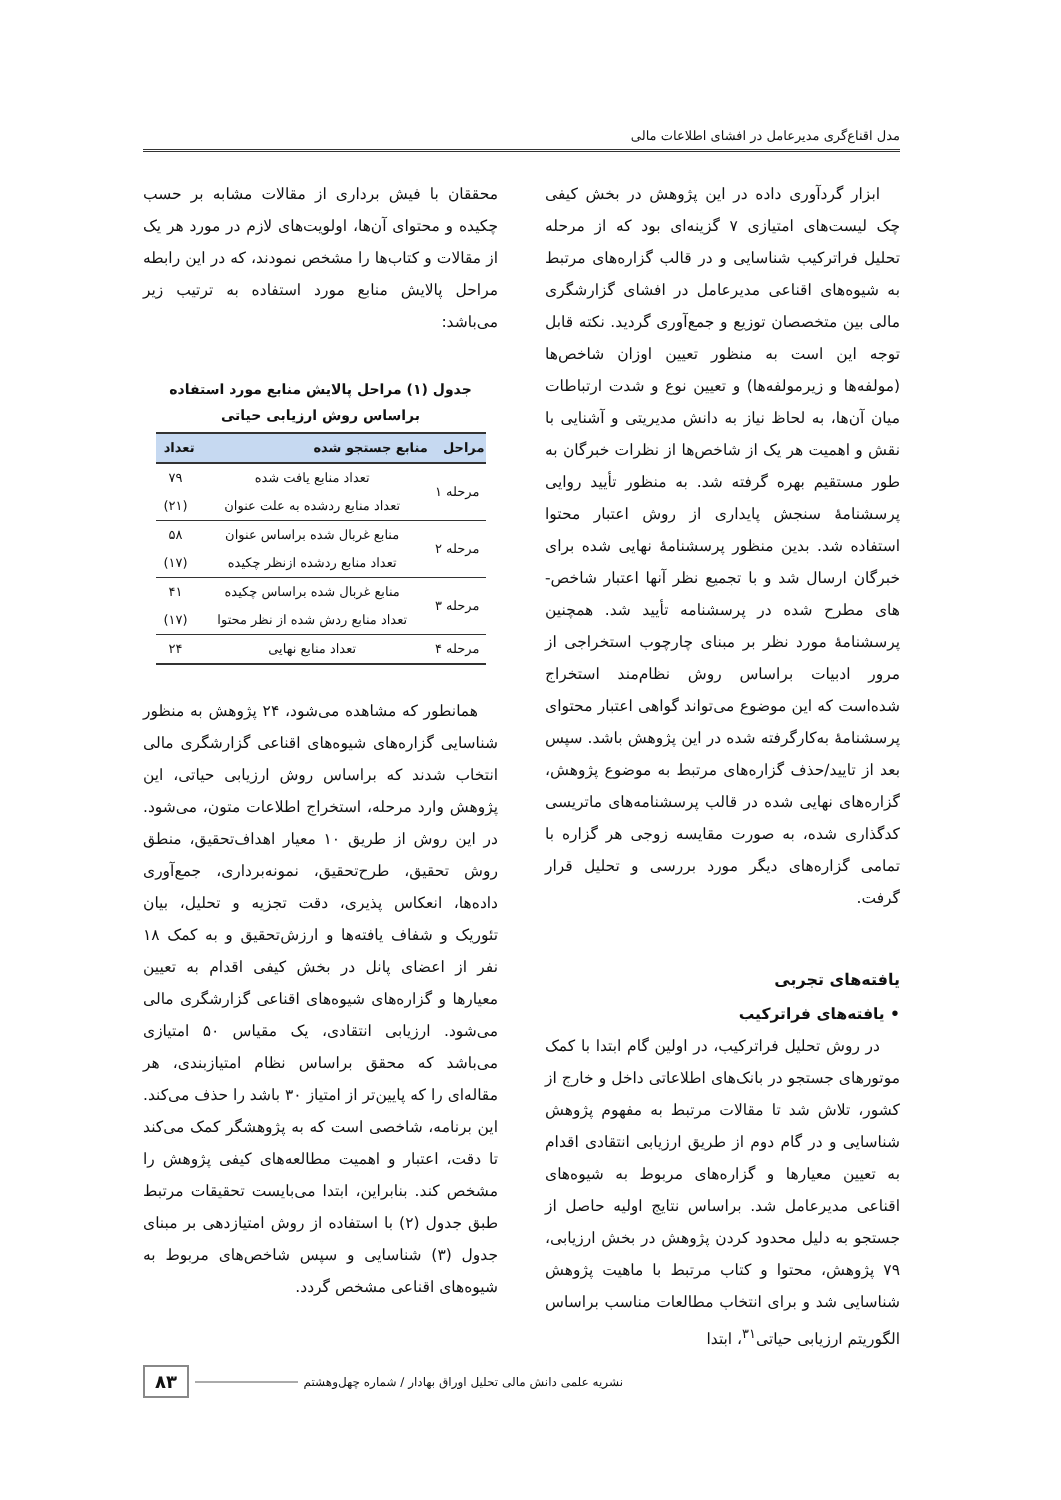مدل اقناع‌گری مدیرعامل در افشای اطلاعات مالی
ابزار گردآوری داده در این پژوهش در بخش کیفی چک لیست‌های امتیازی ۷ گزینه‌ای بود که از مرحله تحلیل فراترکیب شناسایی و در قالب گزاره‌های مرتبط به شیوه‌های اقناعی مدیرعامل در افشای گزارشگری مالی بین متخصصان توزیع و جمع‌آوری گردید. نکته قابل توجه این است به منظور تعیین اوزان شاخص‌ها (مولفه‌ها و زیرمولفه‌ها) و تعیین نوع و شدت ارتباطات میان آن‌ها، به لحاظ نیاز به دانش مدیریتی و آشنایی با نقش و اهمیت هر یک از شاخص‌ها از نظرات خبرگان به طور مستقیم بهره گرفته شد. به منظور تأیید روایی پرسشنامهٔ سنجش پایداری از روش اعتبار محتوا استفاده شد. بدین منظور پرسشنامهٔ نهایی شده برای خبرگان ارسال شد و با تجمیع نظر آنها اعتبار شاخص-های مطرح شده در پرسشنامه تأیید شد. همچنین پرسشنامهٔ مورد نظر بر مبنای چارچوب استخراجی از مرور ادبیات براساس روش نظام‌مند استخراج شده‌است که این موضوع می‌تواند گواهی اعتبار محتوای پرسشنامهٔ به‌کارگرفته شده در این پژوهش باشد. سپس بعد از تایید/حذف گزاره‌های مرتبط به موضوع پژوهش، گزاره‌های نهایی شده در قالب پرسشنامه‌های ماتریسی کدگذاری شده، به صورت مقایسه زوجی هر گزاره با تمامی گزاره‌های دیگر مورد بررسی و تحلیل قرار گرفت.
یافته‌های تجربی
• یافته‌های فراترکیب
در روش تحلیل فراترکیب، در اولین گام ابتدا با کمک موتورهای جستجو در بانک‌های اطلاعاتی داخل و خارج از کشور، تلاش شد تا مقالات مرتبط به مفهوم پژوهش شناسایی و در گام دوم از طریق ارزیابی انتقادی اقدام به تعیین معیارها و گزاره‌های مربوط به شیوه‌های اقناعی مدیرعامل شد. براساس نتایج اولیه حاصل از جستجو به دلیل محدود کردن پژوهش در بخش ارزیابی، ۷۹ پژوهش، محتوا و کتاب مرتبط با ماهیت پژوهش شناسایی شد و برای انتخاب مطالعات مناسب براساس الگوریتم ارزیابی حیاتی<sup>۳۱</sup>، ابتدا
محققان با فیش برداری از مقالات مشابه بر حسب چکیده و محتوای آن‌ها، اولویت‌های لازم در مورد هر یک از مقالات و کتاب‌ها را مشخص نمودند، که در این رابطه مراحل پالایش منابع مورد استفاده به ترتیب زیر می‌باشد:
جدول (۱) مراحل پالایش منابع مورد استفاده براساس روش ارزیابی حیاتی
| مراحل | منابع جستجو شده | تعداد |
| --- | --- | --- |
| مرحله ۱ | تعداد منابع یافت شده | ۷۹ |
| | تعداد منابع ردشده به علت عنوان | (۲۱) |
| مرحله ۲ | منابع غربال شده براساس عنوان | ۵۸ |
| | تعداد منابع ردشده ازنظر چکیده | (۱۷) |
| مرحله ۳ | منابع غربال شده براساس چکیده | ۴۱ |
| | تعداد منابع ردش شده از نظر محتوا | (۱۷) |
| مرحله ۴ | تعداد منابع نهایی | ۲۴ |
همانطور که مشاهده می‌شود، ۲۴ پژوهش به منظور شناسایی گزاره‌های شیوه‌های اقناعی گزارشگری مالی انتخاب شدند که براساس روش ارزیابی حیاتی، این پژوهش وارد مرحله، استخراج اطلاعات متون، می‌شود. در این روش از طریق ۱۰ معیار اهداف‌تحقیق، منطق روش تحقیق، طرح‌تحقیق، نمونه‌برداری، جمع‌آوری داده‌ها، انعکاس پذیری، دقت تجزیه و تحلیل، بیان تئوریک و شفاف یافته‌ها و ارزش‌تحقیق و به کمک ۱۸ نفر از اعضای پانل در بخش کیفی اقدام به تعیین معیارها و گزاره‌های شیوه‌های اقناعی گزارشگری مالی می‌شود. ارزیابی انتقادی، یک مقیاس ۵۰ امتیازی می‌باشد که محقق براساس نظام امتیازبندی، هر مقاله‌ای را که پایین‌تر از امتیاز ۳۰ باشد را حذف می‌کند. این برنامه، شاخصی است که به پژوهشگر کمک می‌کند تا دقت، اعتبار و اهمیت مطالعه‌های کیفی پژوهش را مشخص کند. بنابراین، ابتدا می‌بایست تحقیقات مرتبط طبق جدول (۲) با استفاده از روش امتیازدهی بر مبنای جدول (۳) شناسایی و سپس شاخص‌های مربوط به شیوه‌های اقناعی مشخص گردد.
نشریه علمی دانش مالی تحلیل اوراق بهادار / شماره چهل‌وهشتم ۸۳